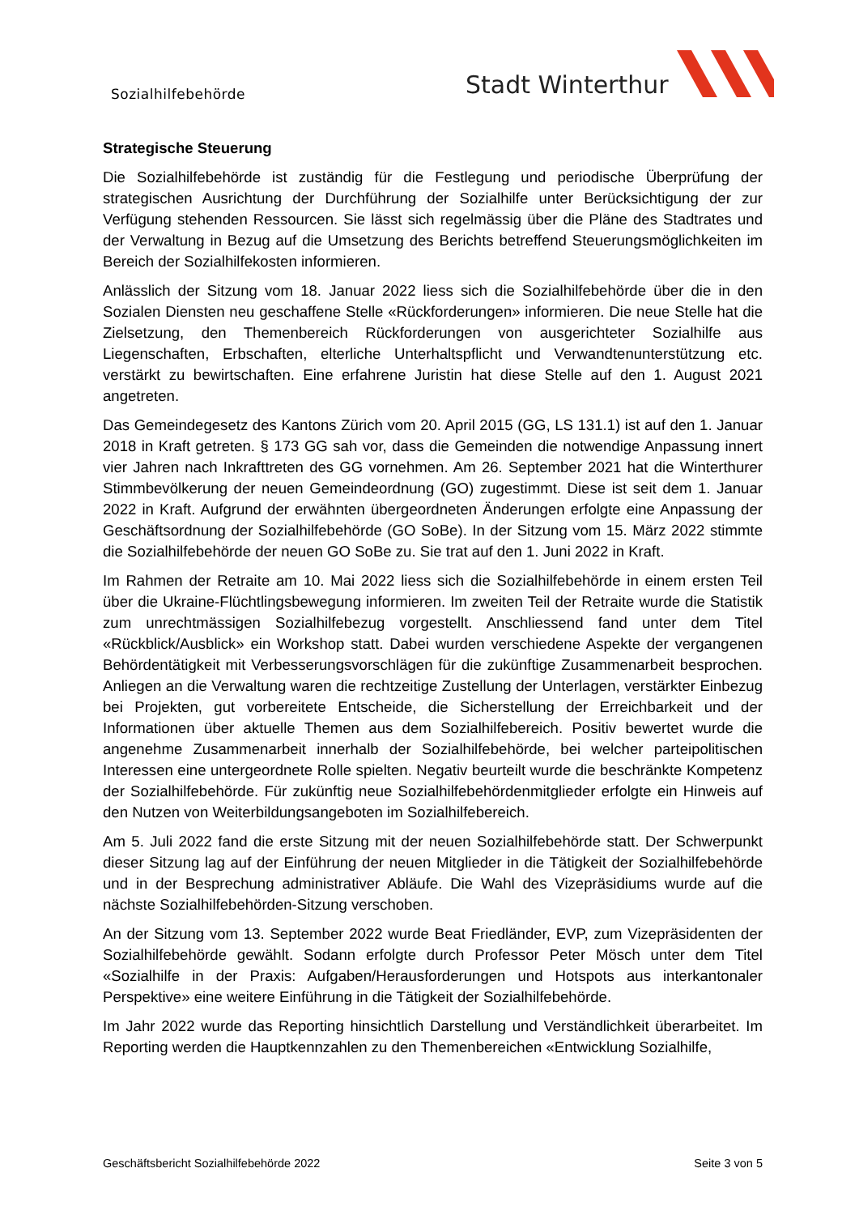Sozialhilfebehörde
Stadt Winterthur
Strategische Steuerung
Die Sozialhilfebehörde ist zuständig für die Festlegung und periodische Überprüfung der strategischen Ausrichtung der Durchführung der Sozialhilfe unter Berücksichtigung der zur Verfügung stehenden Ressourcen. Sie lässt sich regelmässig über die Pläne des Stadtrates und der Verwaltung in Bezug auf die Umsetzung des Berichts betreffend Steuerungsmöglichkeiten im Bereich der Sozialhilfekosten informieren.
Anlässlich der Sitzung vom 18. Januar 2022 liess sich die Sozialhilfebehörde über die in den Sozialen Diensten neu geschaffene Stelle «Rückforderungen» informieren. Die neue Stelle hat die Zielsetzung, den Themenbereich Rückforderungen von ausgerichteter Sozialhilfe aus Liegenschaften, Erbschaften, elterliche Unterhaltspflicht und Verwandtenunterstützung etc. verstärkt zu bewirtschaften. Eine erfahrene Juristin hat diese Stelle auf den 1. August 2021 angetreten.
Das Gemeindegesetz des Kantons Zürich vom 20. April 2015 (GG, LS 131.1) ist auf den 1. Januar 2018 in Kraft getreten. § 173 GG sah vor, dass die Gemeinden die notwendige Anpassung innert vier Jahren nach Inkrafttreten des GG vornehmen. Am 26. September 2021 hat die Winterthurer Stimmbevölkerung der neuen Gemeindeordnung (GO) zugestimmt. Diese ist seit dem 1. Januar 2022 in Kraft. Aufgrund der erwähnten übergeordneten Änderungen erfolgte eine Anpassung der Geschäftsordnung der Sozialhilfebehörde (GO SoBe). In der Sitzung vom 15. März 2022 stimmte die Sozialhilfebehörde der neuen GO SoBe zu. Sie trat auf den 1. Juni 2022 in Kraft.
Im Rahmen der Retraite am 10. Mai 2022 liess sich die Sozialhilfebehörde in einem ersten Teil über die Ukraine-Flüchtlingsbewegung informieren. Im zweiten Teil der Retraite wurde die Statistik zum unrechtmässigen Sozialhilfebezug vorgestellt. Anschliessend fand unter dem Titel «Rückblick/Ausblick» ein Workshop statt. Dabei wurden verschiedene Aspekte der vergangenen Behördentätigkeit mit Verbesserungsvorschlägen für die zukünftige Zusammenarbeit besprochen. Anliegen an die Verwaltung waren die rechtzeitige Zustellung der Unterlagen, verstärkter Einbezug bei Projekten, gut vorbereitete Entscheide, die Sicherstellung der Erreichbarkeit und der Informationen über aktuelle Themen aus dem Sozialhilfebereich. Positiv bewertet wurde die angenehme Zusammenarbeit innerhalb der Sozialhilfebehörde, bei welcher parteipolitischen Interessen eine untergeordnete Rolle spielten. Negativ beurteilt wurde die beschränkte Kompetenz der Sozialhilfebehörde. Für zukünftig neue Sozialhilfebehördenmitglieder erfolgte ein Hinweis auf den Nutzen von Weiterbildungsangeboten im Sozialhilfebereich.
Am 5. Juli 2022 fand die erste Sitzung mit der neuen Sozialhilfebehörde statt. Der Schwerpunkt dieser Sitzung lag auf der Einführung der neuen Mitglieder in die Tätigkeit der Sozialhilfebehörde und in der Besprechung administrativer Abläufe. Die Wahl des Vizepräsidiums wurde auf die nächste Sozialhilfebehörden-Sitzung verschoben.
An der Sitzung vom 13. September 2022 wurde Beat Friedländer, EVP, zum Vizepräsidenten der Sozialhilfebehörde gewählt. Sodann erfolgte durch Professor Peter Mösch unter dem Titel «Sozialhilfe in der Praxis: Aufgaben/Herausforderungen und Hotspots aus interkantonaler Perspektive» eine weitere Einführung in die Tätigkeit der Sozialhilfebehörde.
Im Jahr 2022 wurde das Reporting hinsichtlich Darstellung und Verständlichkeit überarbeitet. Im Reporting werden die Hauptkennzahlen zu den Themenbereichen «Entwicklung Sozialhilfe,
Geschäftsbericht Sozialhilfebehörde 2022 Seite 3 von 5